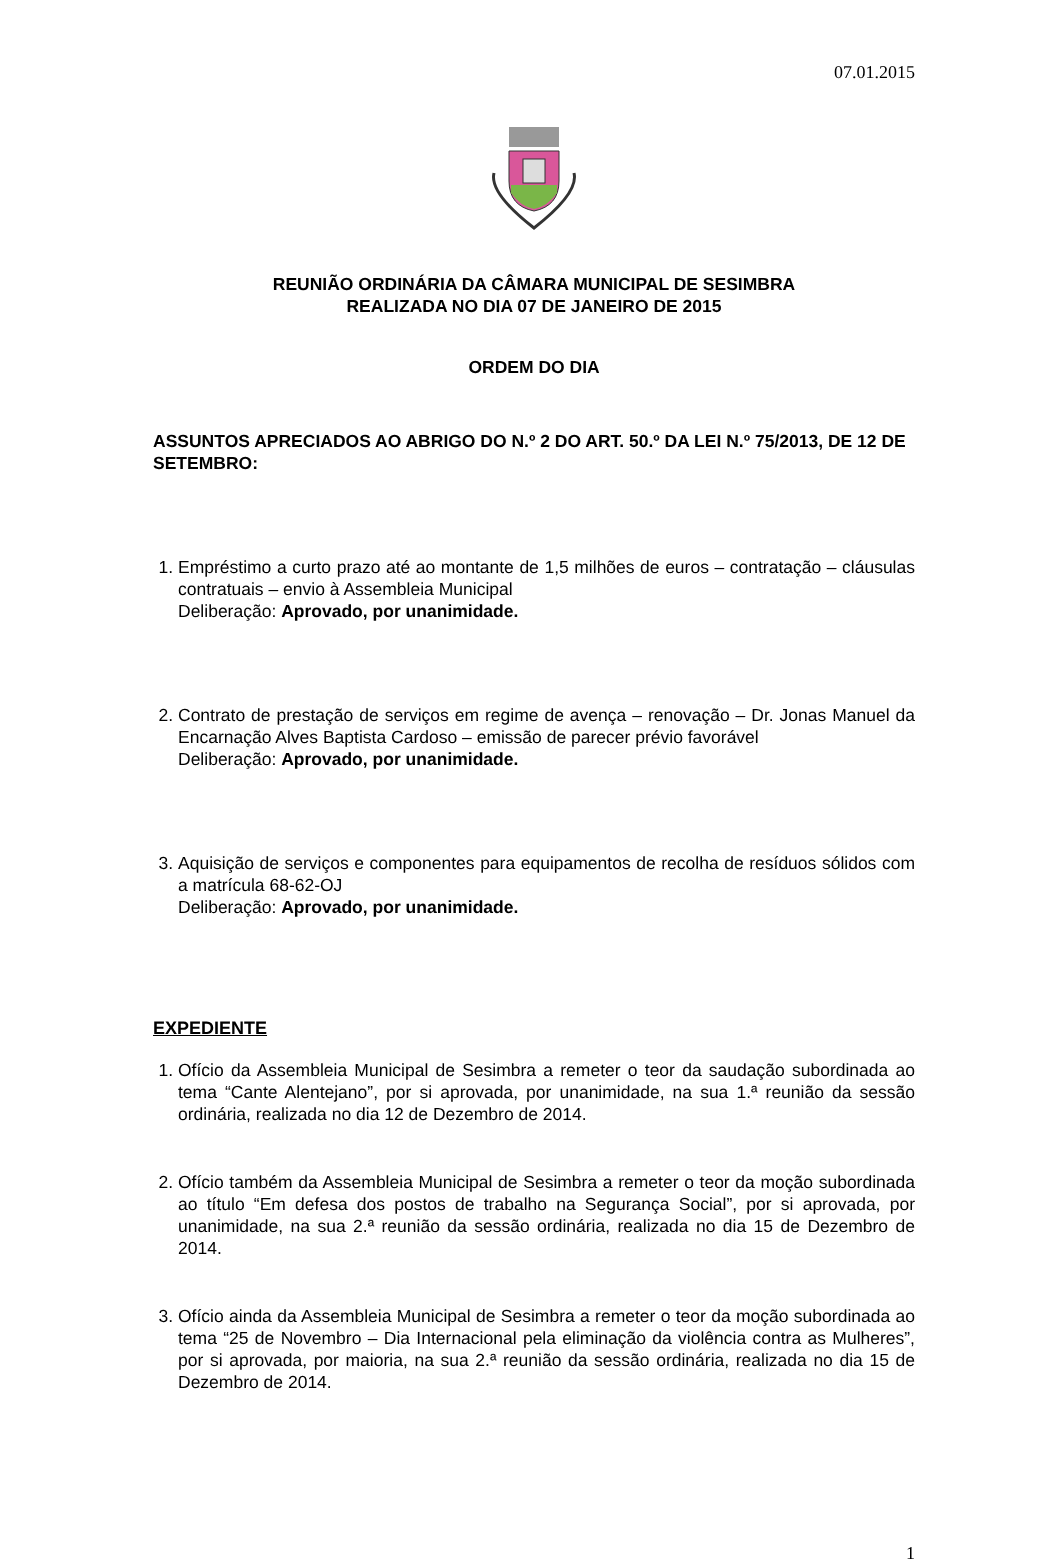07.01.2015
REUNIÃO ORDINÁRIA DA CÂMARA MUNICIPAL DE SESIMBRA
REALIZADA NO DIA 07 DE JANEIRO DE 2015
ORDEM DO DIA
ASSUNTOS APRECIADOS AO ABRIGO DO N.º 2 DO ART. 50.º DA LEI N.º 75/2013, DE 12 DE SETEMBRO:
1. Empréstimo a curto prazo até ao montante de 1,5 milhões de euros – contratação – cláusulas contratuais – envio à Assembleia Municipal
Deliberação: Aprovado, por unanimidade.
2. Contrato de prestação de serviços em regime de avença – renovação – Dr. Jonas Manuel da Encarnação Alves Baptista Cardoso – emissão de parecer prévio favorável
Deliberação: Aprovado, por unanimidade.
3. Aquisição de serviços e componentes para equipamentos de recolha de resíduos sólidos com a matrícula 68-62-OJ
Deliberação: Aprovado, por unanimidade.
EXPEDIENTE
1. Ofício da Assembleia Municipal de Sesimbra a remeter o teor da saudação subordinada ao tema “Cante Alentejano”, por si aprovada, por unanimidade, na sua 1.ª reunião da sessão ordinária, realizada no dia 12 de Dezembro de 2014.
2. Ofício também da Assembleia Municipal de Sesimbra a remeter o teor da moção subordinada ao título “Em defesa dos postos de trabalho na Segurança Social”, por si aprovada, por unanimidade, na sua 2.ª reunião da sessão ordinária, realizada no dia 15 de Dezembro de 2014.
3. Ofício ainda da Assembleia Municipal de Sesimbra a remeter o teor da moção subordinada ao tema “25 de Novembro – Dia Internacional pela eliminação da violência contra as Mulheres”, por si aprovada, por maioria, na sua 2.ª reunião da sessão ordinária, realizada no dia 15 de Dezembro de 2014.
1